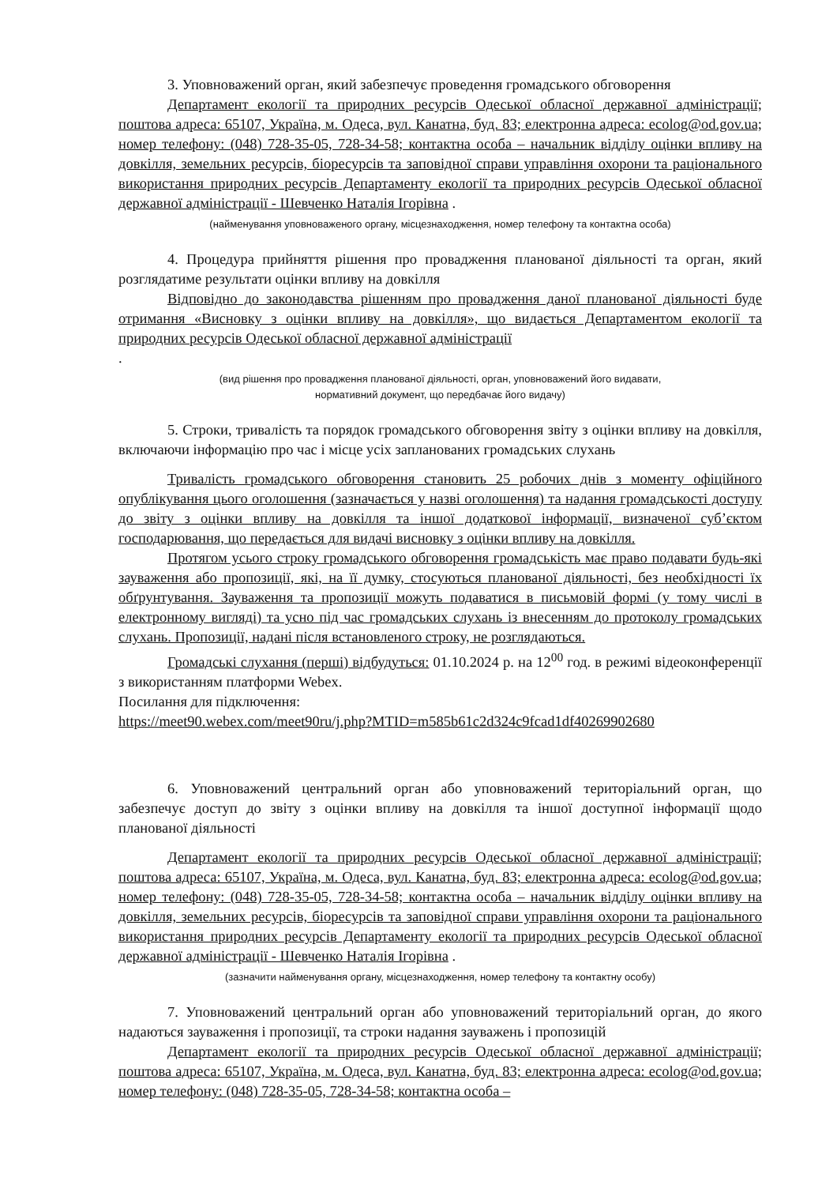3. Уповноважений орган, який забезпечує проведення громадського обговорення
Департамент екології та природних ресурсів Одеської обласної державної адміністрації; поштова адреса: 65107, Україна, м. Одеса, вул. Канатна, буд. 83; електронна адреса: ecolog@od.gov.ua; номер телефону: (048) 728-35-05, 728-34-58; контактна особа – начальник відділу оцінки впливу на довкілля, земельних ресурсів, біоресурсів та заповідної справи управління охорони та раціонального використання природних ресурсів Департаменту екології та природних ресурсів Одеської обласної державної адміністрації - Шевченко Наталія Ігорівна .
(найменування уповноваженого органу, місцезнаходження, номер телефону та контактна особа)
4. Процедура прийняття рішення про провадження планованої діяльності та орган, який розглядатиме результати оцінки впливу на довкілля
Відповідно до законодавства рішенням про провадження даної планованої діяльності буде отримання «Висновку з оцінки впливу на довкілля», що видається Департаментом екології та природних ресурсів Одеської обласної державної адміністрації
.
(вид рішення про провадження планованої діяльності, орган, уповноважений його видавати,
нормативний документ, що передбачає його видачу)
5. Строки, тривалість та порядок громадського обговорення звіту з оцінки впливу на довкілля, включаючи інформацію про час і місце усіх запланованих громадських слухань
Тривалість громадського обговорення становить 25 робочих днів з моменту офіційного опублікування цього оголошення (зазначається у назві оголошення) та надання громадськості доступу до звіту з оцінки впливу на довкілля та іншої додаткової інформації, визначеної суб’єктом господарювання, що передається для видачі висновку з оцінки впливу на довкілля.
Протягом усього строку громадського обговорення громадськість має право подавати будь-які зауваження або пропозиції, які, на її думку, стосуються планованої діяльності, без необхідності їх обґрунтування. Зауваження та пропозиції можуть подаватися в письмовій формі (у тому числі в електронному вигляді) та усно під час громадських слухань із внесенням до протоколу громадських слухань. Пропозиції, надані після встановленого строку, не розглядаються.
Громадські слухання (перші) відбудуться: 01.10.2024 р. на 12<sup>00</sup> год. в режимі відеоконференції з використанням платформи Webex.
Посилання для підключення:
https://meet90.webex.com/meet90ru/j.php?MTID=m585b61c2d324c9fcad1df40269902680
6. Уповноважений центральний орган або уповноважений територіальний орган, що забезпечує доступ до звіту з оцінки впливу на довкілля та іншої доступної інформації щодо планованої діяльності
Департамент екології та природних ресурсів Одеської обласної державної адміністрації; поштова адреса: 65107, Україна, м. Одеса, вул. Канатна, буд. 83; електронна адреса: ecolog@od.gov.ua; номер телефону: (048) 728-35-05, 728-34-58; контактна особа – начальник відділу оцінки впливу на довкілля, земельних ресурсів, біоресурсів та заповідної справи управління охорони та раціонального використання природних ресурсів Департаменту екології та природних ресурсів Одеської обласної державної адміністрації - Шевченко Наталія Ігорівна .
(зазначити найменування органу, місцезнаходження, номер телефону та контактну особу)
7. Уповноважений центральний орган або уповноважений територіальний орган, до якого надаються зауваження і пропозиції, та строки надання зауважень і пропозицій
Департамент екології та природних ресурсів Одеської обласної державної адміністрації; поштова адреса: 65107, Україна, м. Одеса, вул. Канатна, буд. 83; електронна адреса: ecolog@od.gov.ua; номер телефону: (048) 728-35-05, 728-34-58; контактна особа –